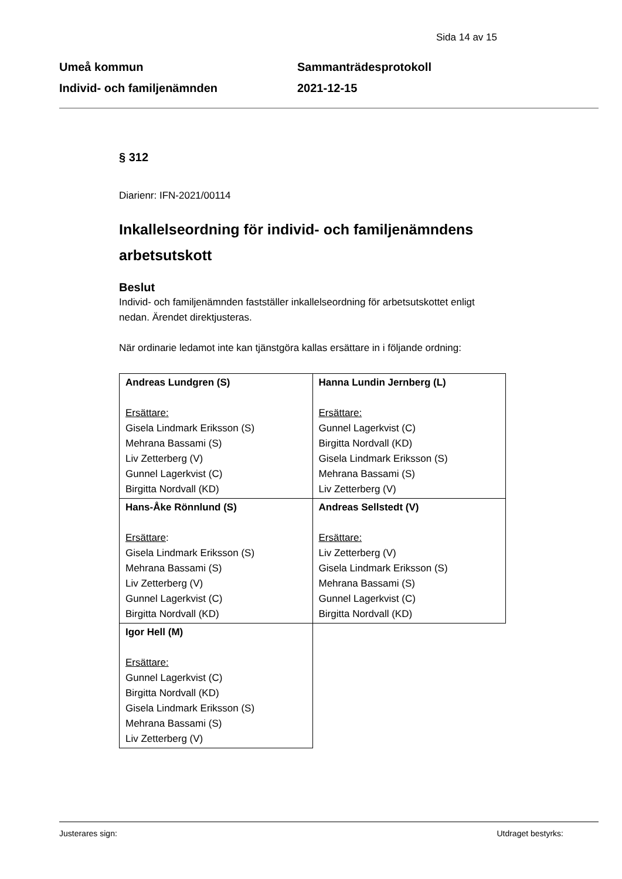Sida 14 av 15
Umeå kommun
Individ- och familjenämnden
Sammanträdesprotokoll
2021-12-15
§ 312
Diarienr: IFN-2021/00114
Inkallelseordning för individ- och familjenämndens arbetsutskott
Beslut
Individ- och familjenämnden fastställer inkallelseordning för arbetsutskottet enligt nedan. Ärendet direktjusteras.
När ordinarie ledamot inte kan tjänstgöra kallas ersättare in i följande ordning:
| Andreas Lundgren (S) Ersättare: Gisela Lindmark Eriksson (S) Mehrana Bassami (S) Liv Zetterberg (V) Gunnel Lagerkvist (C) Birgitta Nordvall (KD) | Hanna Lundin Jernberg (L) Ersättare: Gunnel Lagerkvist (C) Birgitta Nordvall (KD) Gisela Lindmark Eriksson (S) Mehrana Bassami (S) Liv Zetterberg (V) |
| Hans-Åke Rönnlund (S) Ersättare : Gisela Lindmark Eriksson (S) Mehrana Bassami (S) Liv Zetterberg (V) Gunnel Lagerkvist (C) Birgitta Nordvall (KD) | Andreas Sellstedt (V) Ersättare: Liv Zetterberg (V) Gisela Lindmark Eriksson (S) Mehrana Bassami (S) Gunnel Lagerkvist (C) Birgitta Nordvall (KD) |
| Igor Hell (M) Ersättare: Gunnel Lagerkvist (C) Birgitta Nordvall (KD) Gisela Lindmark Eriksson (S) Mehrana Bassami (S) Liv Zetterberg (V) | |
Justerares sign: Utdraget bestyrks: